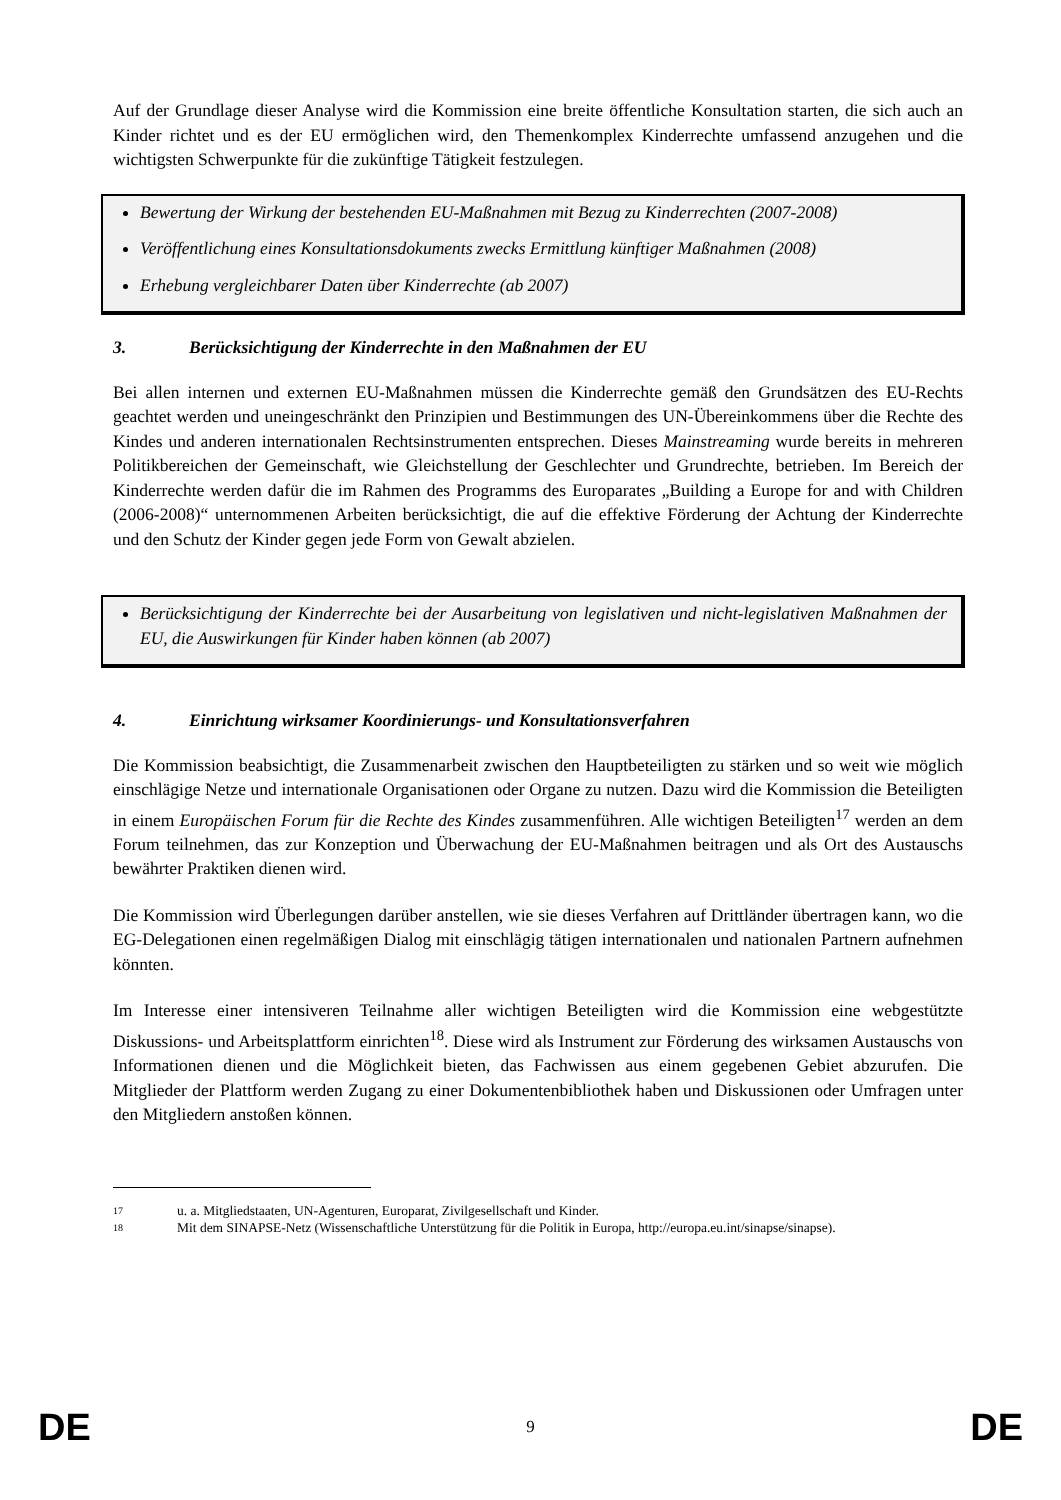Auf der Grundlage dieser Analyse wird die Kommission eine breite öffentliche Konsultation starten, die sich auch an Kinder richtet und es der EU ermöglichen wird, den Themenkomplex Kinderrechte umfassend anzugehen und die wichtigsten Schwerpunkte für die zukünftige Tätigkeit festzulegen.
Bewertung der Wirkung der bestehenden EU-Maßnahmen mit Bezug zu Kinderrechten (2007-2008)
Veröffentlichung eines Konsultationsdokuments zwecks Ermittlung künftiger Maßnahmen (2008)
Erhebung vergleichbarer Daten über Kinderrechte (ab 2007)
3. Berücksichtigung der Kinderrechte in den Maßnahmen der EU
Bei allen internen und externen EU-Maßnahmen müssen die Kinderrechte gemäß den Grundsätzen des EU-Rechts geachtet werden und uneingeschränkt den Prinzipien und Bestimmungen des UN-Übereinkommens über die Rechte des Kindes und anderen internationalen Rechtsinstrumenten entsprechen. Dieses Mainstreaming wurde bereits in mehreren Politikbereichen der Gemeinschaft, wie Gleichstellung der Geschlechter und Grundrechte, betrieben. Im Bereich der Kinderrechte werden dafür die im Rahmen des Programms des Europarates „Building a Europe for and with Children (2006-2008)“ unternommenen Arbeiten berücksichtigt, die auf die effektive Förderung der Achtung der Kinderrechte und den Schutz der Kinder gegen jede Form von Gewalt abzielen.
Berücksichtigung der Kinderrechte bei der Ausarbeitung von legislativen und nicht-legislativen Maßnahmen der EU, die Auswirkungen für Kinder haben können (ab 2007)
4. Einrichtung wirksamer Koordinierungs- und Konsultationsverfahren
Die Kommission beabsichtigt, die Zusammenarbeit zwischen den Hauptbeteiligten zu stärken und so weit wie möglich einschlägige Netze und internationale Organisationen oder Organe zu nutzen. Dazu wird die Kommission die Beteiligten in einem Europäischen Forum für die Rechte des Kindes zusammenführen. Alle wichtigen Beteiligten<sup>17</sup> werden an dem Forum teilnehmen, das zur Konzeption und Überwachung der EU-Maßnahmen beitragen und als Ort des Austauschs bewährter Praktiken dienen wird.
Die Kommission wird Überlegungen darüber anstellen, wie sie dieses Verfahren auf Drittländer übertragen kann, wo die EG-Delegationen einen regelmäßigen Dialog mit einschlägig tätigen internationalen und nationalen Partnern aufnehmen könnten.
Im Interesse einer intensiveren Teilnahme aller wichtigen Beteiligten wird die Kommission eine webgestützte Diskussions- und Arbeitsplattform einrichten<sup>18</sup>. Diese wird als Instrument zur Förderung des wirksamen Austauschs von Informationen dienen und die Möglichkeit bieten, das Fachwissen aus einem gegebenen Gebiet abzurufen. Die Mitglieder der Plattform werden Zugang zu einer Dokumentenbibliothek haben und Diskussionen oder Umfragen unter den Mitgliedern anstoßen können.
17 u. a. Mitgliedstaaten, UN-Agenturen, Europarat, Zivilgesellschaft und Kinder.
18 Mit dem SINAPSE-Netz (Wissenschaftliche Unterstützung für die Politik in Europa, http://europa.eu.int/sinapse/sinapse).
DE 9 DE